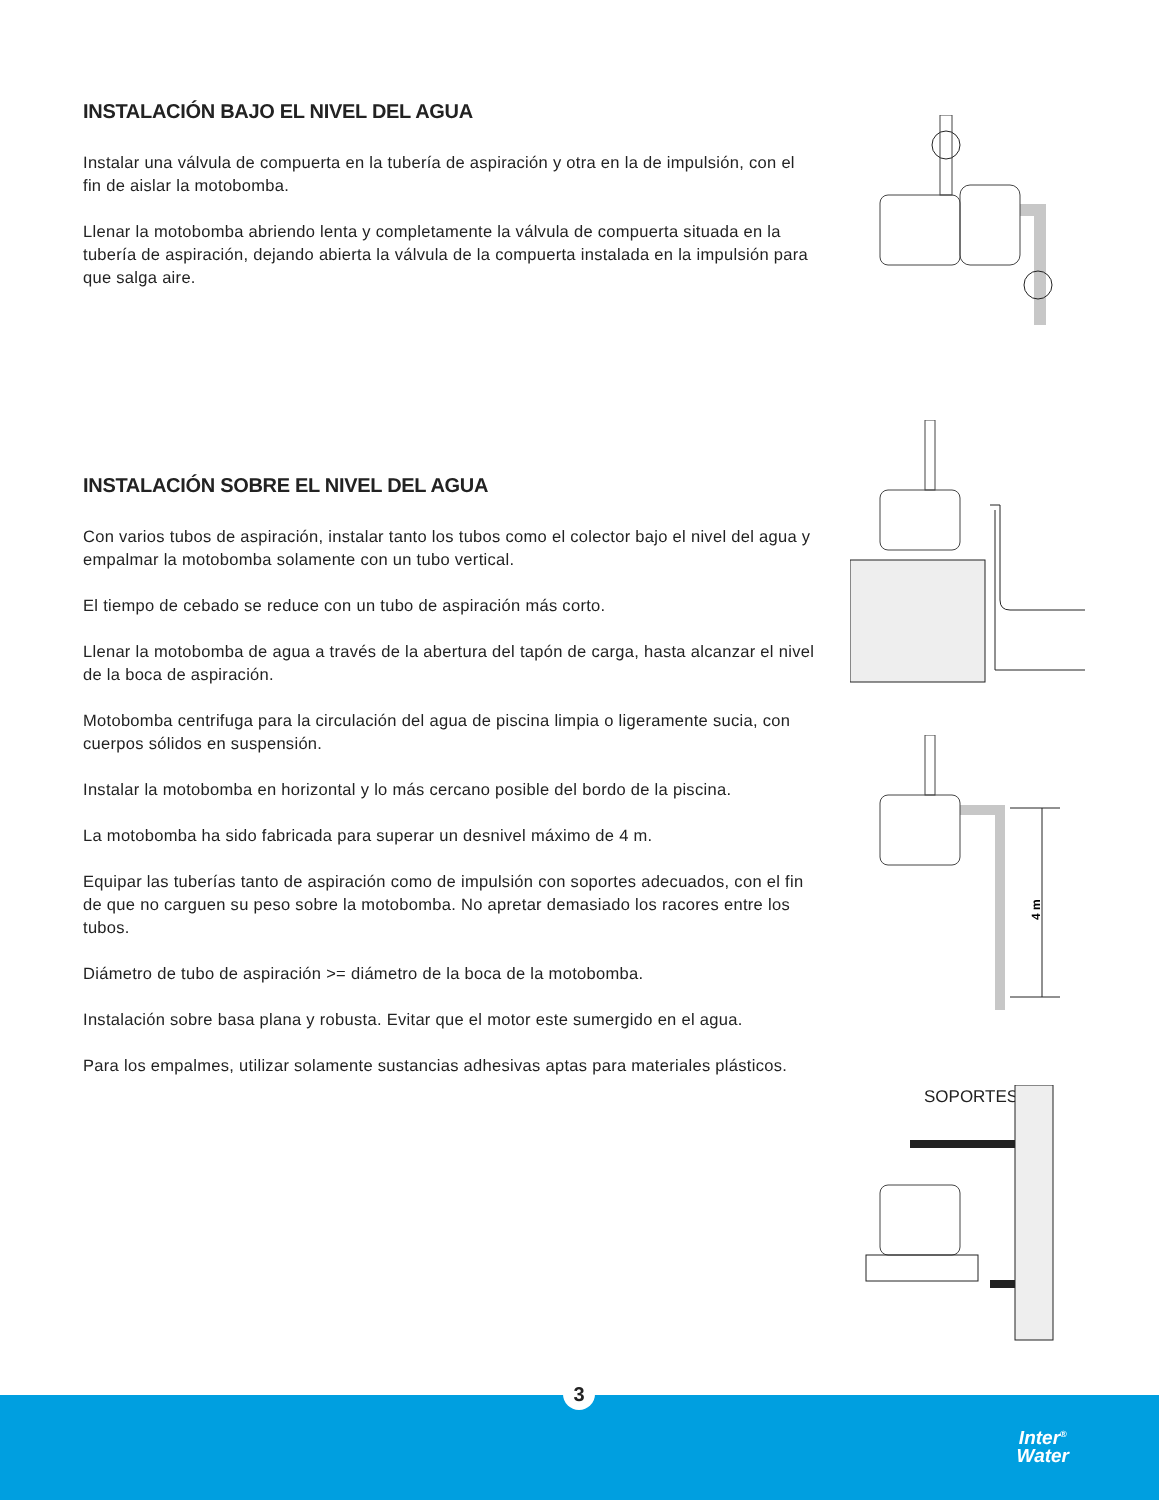INSTALACIÓN BAJO EL NIVEL DEL AGUA
Instalar una válvula de compuerta en la tubería de aspiración y otra en la de impulsión, con el fin de aislar la motobomba.
Llenar la motobomba abriendo lenta y completamente la válvula de compuerta situada en la tubería de aspiración, dejando abierta la válvula de la compuerta instalada en la impulsión para que salga aire.
INSTALACIÓN SOBRE EL NIVEL DEL AGUA
Con varios tubos de aspiración, instalar tanto los tubos como el colector bajo el nivel del agua y empalmar la motobomba solamente con un tubo vertical.
El tiempo de cebado se reduce con un tubo de aspiración más corto.
Llenar la motobomba de agua a través de la abertura del tapón de carga, hasta alcanzar el nivel de la boca de aspiración.
Motobomba centrifuga para la circulación del agua de piscina limpia o ligeramente sucia, con cuerpos sólidos en suspensión.
Instalar la motobomba en horizontal y lo más cercano posible del bordo de la piscina.
La motobomba ha sido fabricada para superar un desnivel máximo de 4 m.
Equipar las tuberías tanto de aspiración como de impulsión con soportes adecuados, con el fin de que no carguen su peso sobre la motobomba. No apretar demasiado los racores entre los tubos.
Diámetro de tubo de aspiración >= diámetro de la boca de la motobomba.
Instalación sobre basa plana y robusta. Evitar que el motor este sumergido en el agua.
Para los empalmes, utilizar solamente sustancias adhesivas aptas para materiales plásticos.
4 m
SOPORTES
Inter<sup>®</sup>
Water
3